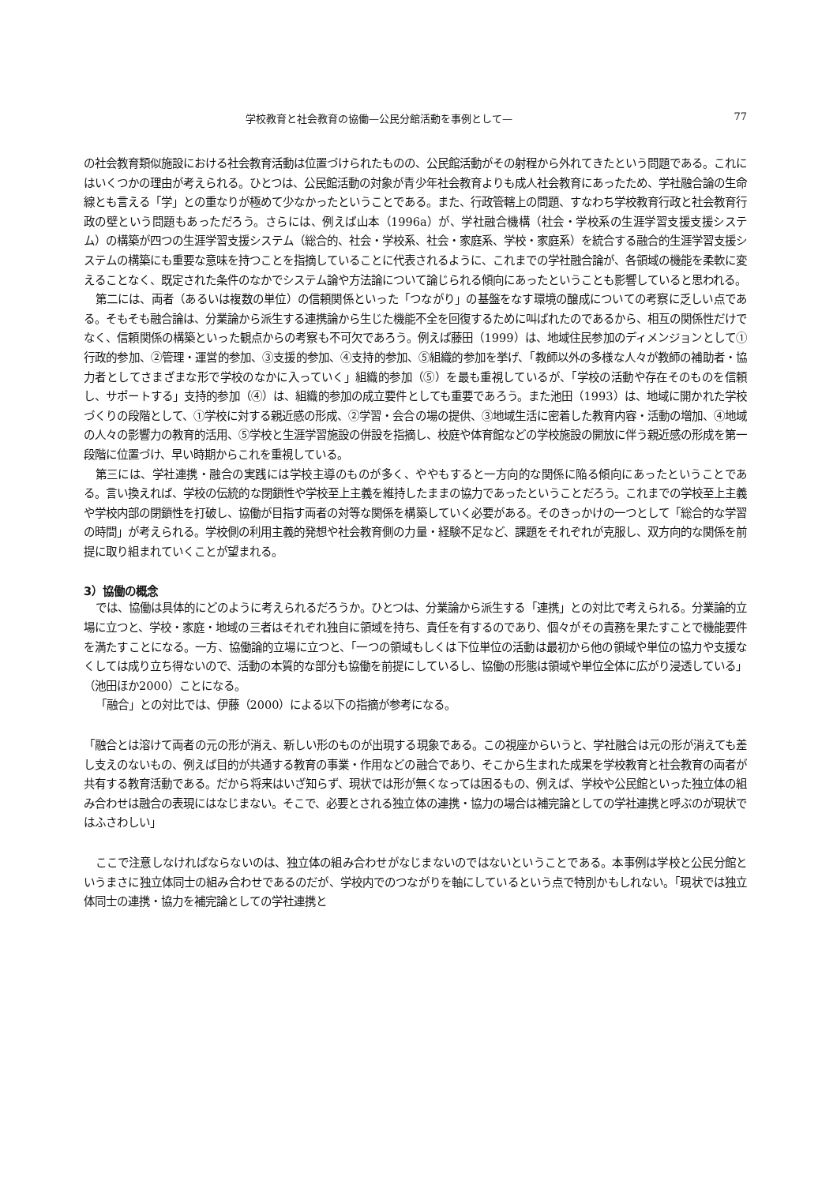学校教育と社会教育の協働—公民分館活動を事例として— 77
の社会教育類似施設における社会教育活動は位置づけられたものの、公民館活動がその射程から外れてきたという問題である。これにはいくつかの理由が考えられる。ひとつは、公民館活動の対象が青少年社会教育よりも成人社会教育にあったため、学社融合論の生命線とも言える「学」との重なりが極めて少なかったということである。また、行政管轄上の問題、すなわち学校教育行政と社会教育行政の壁という問題もあっただろう。さらには、例えば山本（1996a）が、学社融合機構（社会・学校系の生涯学習支援支援システム）の構築が四つの生涯学習支援システム（総合的、社会・学校系、社会・家庭系、学校・家庭系）を統合する融合的生涯学習支援システムの構築にも重要な意味を持つことを指摘していることに代表されるように、これまでの学社融合論が、各領域の機能を柔軟に変えることなく、既定された条件のなかでシステム論や方法論について論じられる傾向にあったということも影響していると思われる。
第二には、両者（あるいは複数の単位）の信頼関係といった「つながり」の基盤をなす環境の醸成についての考察に乏しい点である。そもそも融合論は、分業論から派生する連携論から生じた機能不全を回復するために叫ばれたのであるから、相互の関係性だけでなく、信頼関係の構築といった観点からの考察も不可欠であろう。例えば藤田（1999）は、地域住民参加のディメンジョンとして①行政的参加、②管理・運営的参加、③支援的参加、④支持的参加、⑤組織的参加を挙げ、「教師以外の多様な人々が教師の補助者・協力者としてさまざまな形で学校のなかに入っていく」組織的参加（⑤）を最も重視しているが、「学校の活動や存在そのものを信頼し、サポートする」支持的参加（④）は、組織的参加の成立要件としても重要であろう。また池田（1993）は、地域に開かれた学校づくりの段階として、①学校に対する親近感の形成、②学習・会合の場の提供、③地域生活に密着した教育内容・活動の増加、④地域の人々の影響力の教育的活用、⑤学校と生涯学習施設の併設を指摘し、校庭や体育館などの学校施設の開放に伴う親近感の形成を第一段階に位置づけ、早い時期からこれを重視している。
第三には、学社連携・融合の実践には学校主導のものが多く、ややもすると一方向的な関係に陥る傾向にあったということである。言い換えれば、学校の伝統的な閉鎖性や学校至上主義を維持したままの協力であったということだろう。これまでの学校至上主義や学校内部の閉鎖性を打破し、協働が目指す両者の対等な関係を構築していく必要がある。そのきっかけの一つとして「総合的な学習の時間」が考えられる。学校側の利用主義的発想や社会教育側の力量・経験不足など、課題をそれぞれが克服し、双方向的な関係を前提に取り組まれていくことが望まれる。
3）協働の概念
では、協働は具体的にどのように考えられるだろうか。ひとつは、分業論から派生する「連携」との対比で考えられる。分業論的立場に立つと、学校・家庭・地域の三者はそれぞれ独自に領域を持ち、責任を有するのであり、個々がその責務を果たすことで機能要件を満たすことになる。一方、協働論的立場に立つと、「一つの領域もしくは下位単位の活動は最初から他の領域や単位の協力や支援なくしては成り立ち得ないので、活動の本質的な部分も協働を前提にしているし、協働の形態は領域や単位全体に広がり浸透している」（池田ほか2000）ことになる。
「融合」との対比では、伊藤（2000）による以下の指摘が参考になる。
「融合とは溶けて両者の元の形が消え、新しい形のものが出現する現象である。この視座からいうと、学社融合は元の形が消えても差し支えのないもの、例えば目的が共通する教育の事業・作用などの融合であり、そこから生まれた成果を学校教育と社会教育の両者が共有する教育活動である。だから将来はいざ知らず、現状では形が無くなっては困るもの、例えば、学校や公民館といった独立体の組み合わせは融合の表現にはなじまない。そこで、必要とされる独立体の連携・協力の場合は補完論としての学社連携と呼ぶのが現状ではふさわしい」
ここで注意しなければならないのは、独立体の組み合わせがなじまないのではないということである。本事例は学校と公民分館というまさに独立体同士の組み合わせであるのだが、学校内でのつながりを軸にしているという点で特別かもしれない。「現状では独立体同士の連携・協力を補完論としての学社連携と